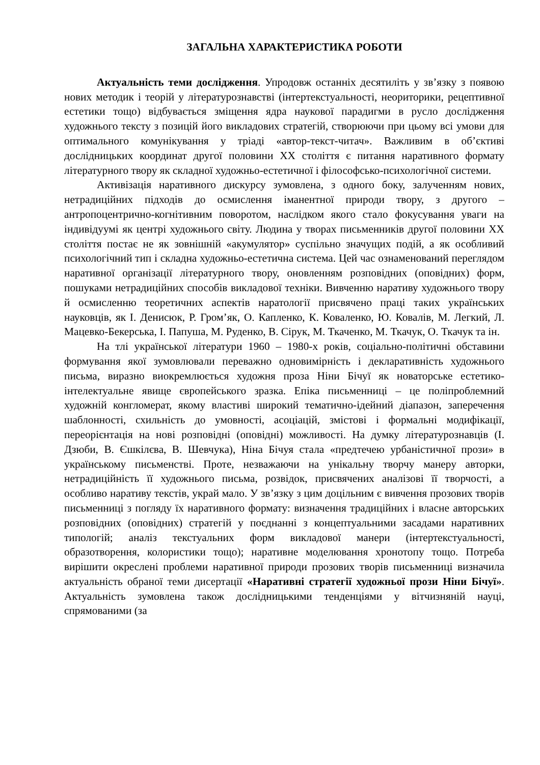ЗАГАЛЬНА ХАРАКТЕРИСТИКА РОБОТИ
Актуальність теми дослідження. Упродовж останніх десятиліть у зв’язку з появою нових методик і теорій у літературознавстві (інтертекстуальності, неориторики, рецептивної естетики тощо) відбувається зміщення ядра наукової парадигми в русло дослідження художнього тексту з позицій його викладових стратегій, створюючи при цьому всі умови для оптимального комунікування у тріаді «автор-текст-читач». Важливим в об’єктиві дослідницьких координат другої половини XX століття є питання наративного формату літературного твору як складної художньо-естетичної і філософсько-психологічної системи.
Активізація наративного дискурсу зумовлена, з одного боку, залученням нових, нетрадиційних підходів до осмислення іманентної природи твору, з другого – антропоцентрично-когнітивним поворотом, наслідком якого стало фокусування уваги на індивідуумі як центрі художнього світу. Людина у творах письменників другої половини XX століття постає не як зовнішній «акумулятор» суспільно значущих подій, а як особливий психологічний тип і складна художньо-естетична система. Цей час ознаменований переглядом наративної організації літературного твору, оновленням розповідних (оповідних) форм, пошуками нетрадиційних способів викладової техніки. Вивченню наративу художнього твору й осмисленню теоретичних аспектів наратології присвячено праці таких українських науковців, як І. Денисюк, Р. Гром’як, О. Капленко, К. Коваленко, Ю. Ковалів, М. Легкий, Л. Мацевко-Бекерська, І. Папуша, М. Руденко, В. Сірук, М. Ткаченко, М. Ткачук, О. Ткачук та ін.
На тлі української літератури 1960 – 1980-х років, соціально-політичні обставини формування якої зумовлювали переважно одновимірність і декларативність художнього письма, виразно виокремлюється художня проза Ніни Бічуї як новаторське естетико-інтелектуальне явище європейського зразка. Епіка письменниці – це поліпроблемний художній конгломерат, якому властиві широкий тематично-ідейний діапазон, заперечення шаблонності, схильність до умовності, асоціацій, змістові і формальні модифікації, переорієнтація на нові розповідні (оповідні) можливості. На думку літературознавців (І. Дзюби, В. Єшкілєва, В. Шевчука), Ніна Бічуя стала «предтечею урбаністичної прози» в українському письменстві. Проте, незважаючи на унікальну творчу манеру авторки, нетрадиційність її художнього письма, розвідок, присвячених аналізові її творчості, а особливо наративу текстів, украй мало. У зв’язку з цим доцільним є вивчення прозових творів письменниці з погляду їх наративного формату: визначення традиційних і власне авторських розповідних (оповідних) стратегій у поєднанні з концептуальними засадами наративних типологій; аналіз текстуальних форм викладової манери (інтертекстуальності, образотворення, колористики тощо); наративне моделювання хронотопу тощо. Потреба вирішити окреслені проблеми наративної природи прозових творів письменниці визначила актуальність обраної теми дисертації «Наративні стратегії художньої прози Ніни Бічуї». Актуальність зумовлена також дослідницькими тенденціями у вітчизняній науці, спрямованими (за